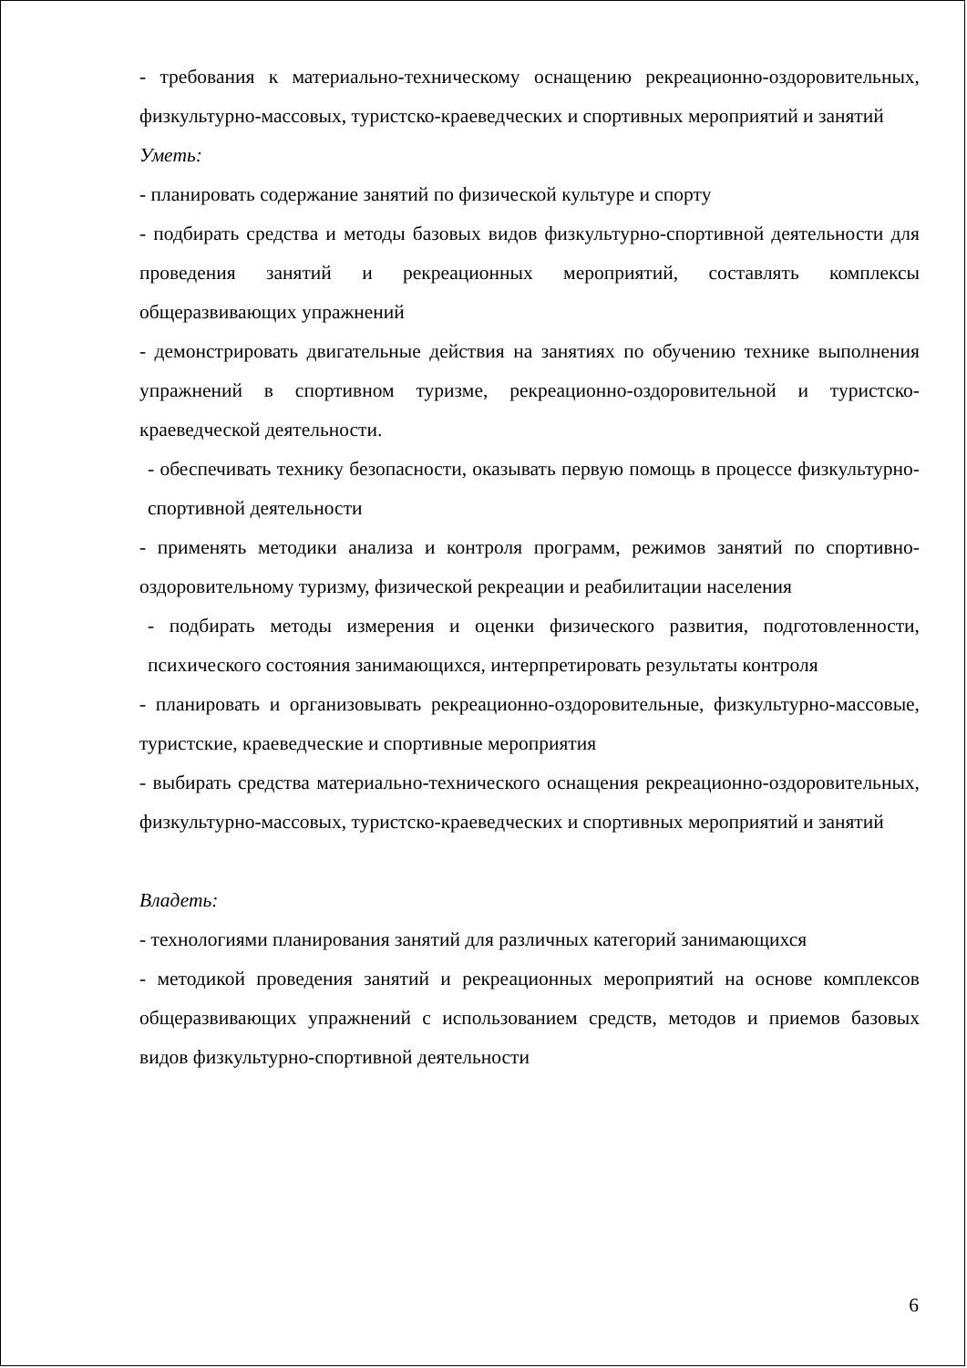- требования к материально-техническому оснащению рекреационно-оздоровительных, физкультурно-массовых, туристско-краеведческих и спортивных мероприятий и занятий
Уметь:
- планировать содержание занятий по физической культуре и спорту
- подбирать средства и методы базовых видов физкультурно-спортивной деятельности для проведения занятий и рекреационных мероприятий, составлять комплексы общеразвивающих упражнений
- демонстрировать двигательные действия на занятиях по обучению технике выполнения упражнений в спортивном туризме, рекреационно-оздоровительной и туристско-краеведческой деятельности.
- обеспечивать технику безопасности, оказывать первую помощь в процессе физкультурно-спортивной деятельности
- применять методики анализа и контроля программ, режимов занятий по спортивно-оздоровительному туризму, физической рекреации и реабилитации населения
- подбирать методы измерения и оценки физического развития, подготовленности, психического состояния занимающихся, интерпретировать результаты контроля
- планировать и организовывать рекреационно-оздоровительные, физкультурно-массовые, туристские, краеведческие и спортивные мероприятия
- выбирать средства материально-технического оснащения рекреационно-оздоровительных, физкультурно-массовых, туристско-краеведческих и спортивных мероприятий и занятий
Владеть:
- технологиями планирования занятий для различных категорий занимающихся
- методикой проведения занятий и рекреационных мероприятий на основе комплексов общеразвивающих упражнений с использованием средств, методов и приемов базовых видов физкультурно-спортивной деятельности
6